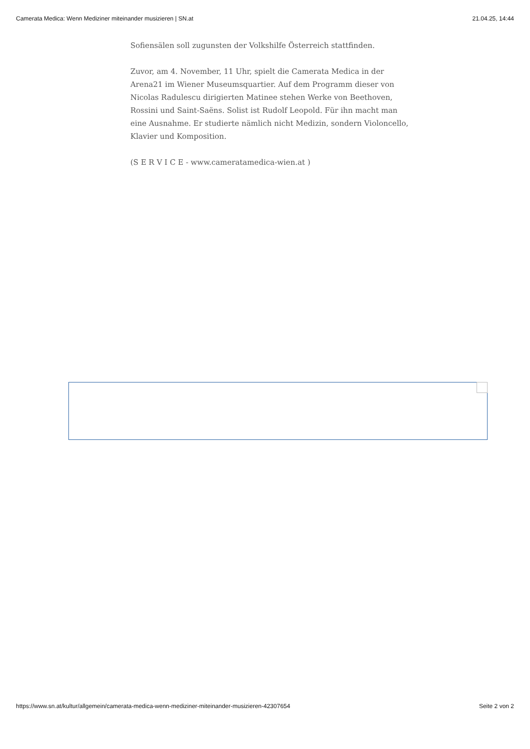Camerata Medica: Wenn Mediziner miteinander musizieren | SN.at 21.04.25, 14:44
Sofiensälen soll zugunsten der Volkshilfe Österreich stattfinden.
Zuvor, am 4. November, 11 Uhr, spielt die Camerata Medica in der Arena21 im Wiener Museumsquartier. Auf dem Programm dieser von Nicolas Radulescu dirigierten Matinee stehen Werke von Beethoven, Rossini und Saint-Saëns. Solist ist Rudolf Leopold. Für ihn macht man eine Ausnahme. Er studierte nämlich nicht Medizin, sondern Violoncello, Klavier und Komposition.
(S E R V I C E - www.cameratamedica-wien.at )
https://www.sn.at/kultur/allgemein/camerata-medica-wenn-mediziner-miteinander-musizieren-42307654 Seite 2 von 2